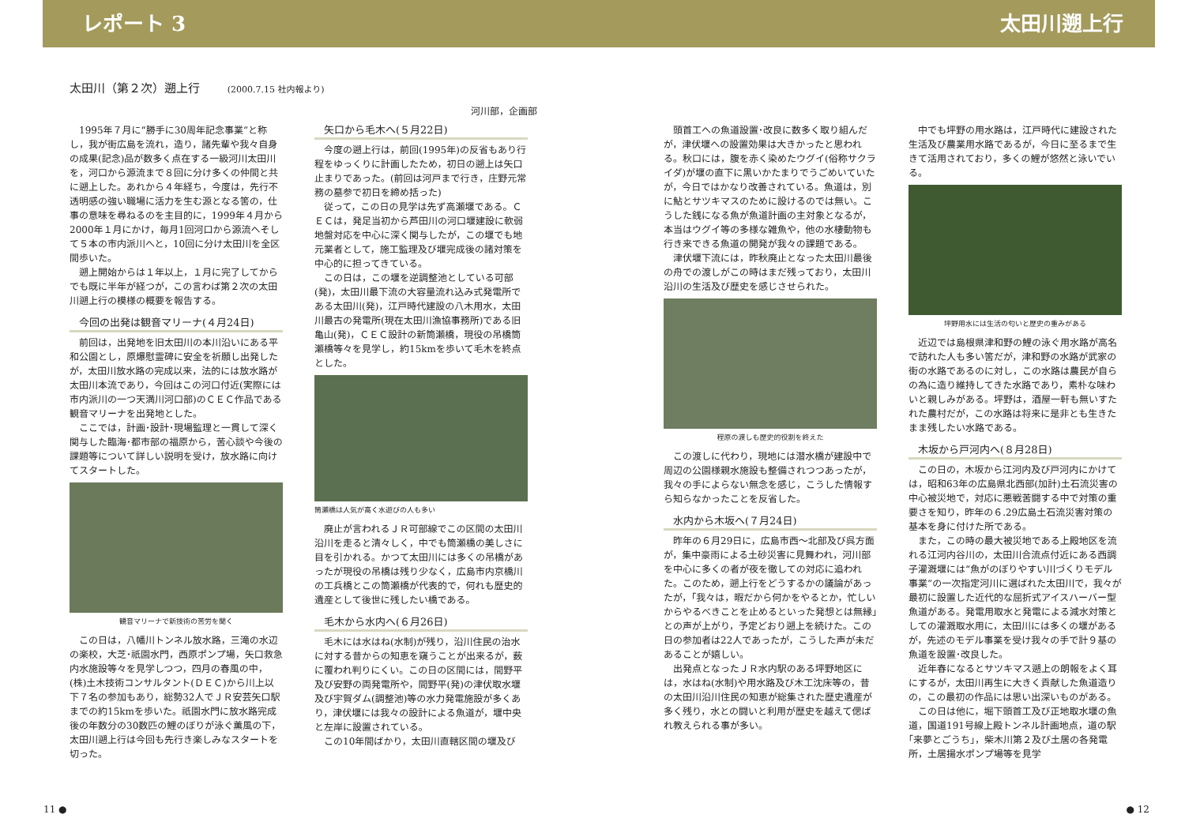レポート 3
太田川（第２次）遡上行 (2000.7.15 社内報より)
河川部，企画部
1995年７月に“勝手に30周年記念事業”と称し，我が街広島を流れ，造り，諸先輩や我々自身の成果(記念)品が数多く点在する一級河川太田川を，河口から源流まで８回に分け多くの仲間と共に遡上した。あれから４年経ち，今度は，先行不透明感の強い職場に活力を生む源となる筈の，仕事の意味を尋ねるのを主目的に，1999年４月から2000年１月にかけ，毎月1回河口から源流へそして５本の市内派川へと，10回に分け太田川を全区間歩いた。
遡上開始からは１年以上，１月に完了してからでも既に半年が経つが，この言わば第２次の太田川遡上行の模様の概要を報告する。
今回の出発は観音マリーナ(４月24日)
前回は，出発地を旧太田川の本川沿いにある平和公園とし，原爆慰霊碑に安全を祈願し出発したが，太田川放水路の完成以来，法的には放水路が太田川本流であり，今回はこの河口付近(実際には市内派川の一つ天満川河口部)のＣＥＣ作品である観音マリーナを出発地とした。
ここでは，計画･設計･現場監理と一貫して深く関与した臨海･都市部の福原から，苦心談や今後の課題等について詳しい説明を受け，放水路に向けてスタートした。
観音マリーナで新技術の苦労を聞く
この日は，八幡川トンネル放水路，三滝の水辺の楽校，大芝･祇園水門，西原ポンプ場，矢口救急内水施設等々を見学しつつ，四月の春風の中，(株)土木技術コンサルタント(ＤＥＣ)から川上以下７名の参加もあり，総勢32人でＪＲ安芸矢口駅までの約15kmを歩いた。祇園水門に放水路完成後の年数分の30数匹の鯉のぼりが泳ぐ薫風の下，太田川遡上行は今回も先行き楽しみなスタートを切った。
矢口から毛木へ(５月22日)
今度の遡上行は，前回(1995年)の反省もあり行程をゆっくりに計画したため，初日の遡上は矢口止まりであった。(前回は河戸まで行き，庄野元常務の墓参で初日を締め括った)
従って，この日の見学は先ず高瀬堰である。ＣＥＣは，発足当初から芦田川の河口堰建設に軟弱地盤対応を中心に深く関与したが，この堰でも地元業者として，施工監理及び堰完成後の諸対策を中心的に担ってきている。
この日は，この堰を逆調整池としている可部(発)，太田川最下流の大容量流れ込み式発電所である太田川(発)，江戸時代建設の八木用水，太田川最古の発電所(現在太田川漁協事務所)である旧亀山(発)，ＣＥＣ設計の新筒瀬橋，現役の吊橋筒瀬橋等々を見学し，約15kmを歩いて毛木を終点とした。
筒瀬橋は人気が高く水遊びの人も多い
廃止が言われるＪＲ可部線でこの区間の太田川沿川を走ると清々しく，中でも筒瀬橋の美しさに目を引かれる。かつて太田川には多くの吊橋があったが現役の吊橋は残り少なく，広島市内京橋川の工兵橋とこの筒瀬橋が代表的で，何れも歴史的遺産として後世に残したい橋である。
毛木から水内へ(６月26日)
毛木には水はね(水制)が残り，沿川住民の治水に対する昔からの知恵を窺うことが出来るが，薮に覆われ判りにくい。この日の区間には，間野平及び安野の両発電所や，間野平(発)の津伏取水堰及び宇賀ダム(調整池)等の水力発電施設が多くあり，津伏堰には我々の設計による魚道が，堰中央と左岸に設置されている。
この10年間ばかり，太田川直轄区間の堰及び
11 ●
太田川遡上行
頭首工への魚道設置･改良に数多く取り組んだが，津伏堰への設置効果は大きかったと思われる。秋口には，腹を赤く染めたウグイ(俗称サクライダ)が堰の直下に黒いかたまりでうごめいていたが，今日ではかなり改善されている。魚道は，別に鮎とサツキマスのために設けるのでは無い。こうした銭になる魚が魚道計画の主対象となるが，本当はウグイ等の多様な雑魚や，他の水棲動物も行き来できる魚道の開発が我々の課題である。
津伏堰下流には，昨秋廃止となった太田川最後の舟での渡しがこの時はまだ残っており，太田川沿川の生活及び歴史を感じさせられた。
程原の渡しも歴史的役割を終えた
この渡しに代わり，現地には潜水橋が建設中で周辺の公園様親水施設も整備されつつあったが，我々の手によらない無念を感じ，こうした情報すら知らなかったことを反省した。
水内から木坂へ(７月24日)
昨年の６月29日に，広島市西～北部及び呉方面が，集中豪雨による土砂災害に見舞われ，河川部を中心に多くの者が夜を徹しての対応に追われた。このため，遡上行をどうするかの議論があったが，｢我々は，暇だから何かをやるとか，忙しいからやるべきことを止めるといった発想とは無縁｣との声が上がり，予定どおり遡上を続けた。この日の参加者は22人であったが，こうした声が未だあることが嬉しい。
出発点となったＪＲ水内駅のある坪野地区には，水はね(水制)や用水路及び木工沈床等の，昔の太田川沿川住民の知恵が総集された歴史遺産が多く残り，水との闘いと利用が歴史を越えて偲ばれ教えられる事が多い。
中でも坪野の用水路は，江戸時代に建設された生活及び農業用水路であるが，今日に至るまで生きて活用されており，多くの鯉が悠然と泳いでいる。
坪野用水には生活の匂いと歴史の重みがある
近辺では島根県津和野の鯉の泳ぐ用水路が高名で訪れた人も多い筈だが，津和野の水路が武家の街の水路であるのに対し，この水路は農民が自らの為に造り維持してきた水路であり，素朴な味わいと親しみがある。坪野は，酒屋一軒も無いすたれた農村だが，この水路は将来に是非とも生きたまま残したい水路である。
木坂から戸河内へ(８月28日)
この日の，木坂から江河内及び戸河内にかけては，昭和63年の広島県北西部(加計)土石流災害の中心被災地で，対応に悪戦苦闘する中で対策の重要さを知り，昨年の６.29広島土石流災害対策の基本を身に付けた所である。
また，この時の最大被災地である上殿地区を流れる江河内谷川の，太田川合流点付近にある西調子灌漑堰には“魚がのぼりやすい川づくりモデル事業”の一次指定河川に選ばれた太田川で，我々が最初に設置した近代的な屈折式アイスハーバー型魚道がある。発電用取水と発電による減水対策としての灌漑取水用に，太田川には多くの堰があるが，先述のモデル事業を受け我々の手で計９基の魚道を設置･改良した。
近年春になるとサツキマス遡上の朗報をよく耳にするが，太田川再生に大きく貢献した魚道造りの，この最初の作品には思い出深いものがある。
この日は他に，堀下頭首工及び正地取水堰の魚道，国道191号線上殿トンネル計画地点，道の駅｢来夢とごうち｣，柴木川第２及び土居の各発電所，土居揚水ポンプ場等を見学
● 12